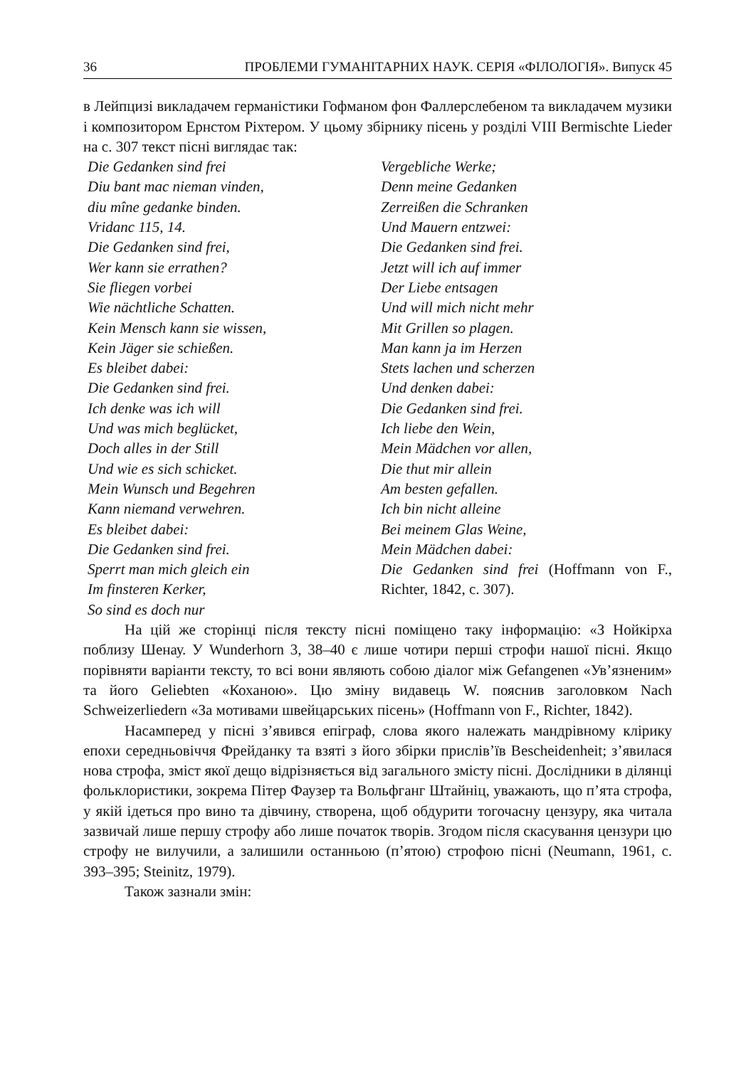36 ПРОБЛЕМИ ГУМАНІТАРНИХ НАУК. СЕРІЯ «ФІЛОЛОГІЯ». Випуск 45
в Лейпцизі викладачем германістики Гофманом фон Фаллерслебеном та викладачем музики і композитором Ернстом Ріхтером. У цьому збірнику пісень у розділі VIII Bermischte Lieder на с. 307 текст пісні виглядає так:
Die Gedanken sind frei
Diu bant mac nieman vinden,
diu mîne gedanke binden.
Vridanc 115, 14.
Die Gedanken sind frei,
Wer kann sie errathen?
Sie fliegen vorbei
Wie nächtliche Schatten.
Kein Mensch kann sie wissen,
Kein Jäger sie schießen.
Es bleibet dabei:
Die Gedanken sind frei.
Ich denke was ich will
Und was mich beglücket,
Doch alles in der Still
Und wie es sich schicket.
Mein Wunsch und Begehren
Kann niemand verwehren.
Es bleibet dabei:
Die Gedanken sind frei.
Sperrt man mich gleich ein
Im finsteren Kerker,
So sind es doch nur
Vergebliche Werke;
Denn meine Gedanken
Zerreißen die Schranken
Und Mauern entzwei:
Die Gedanken sind frei.
Jetzt will ich auf immer
Der Liebe entsagen
Und will mich nicht mehr
Mit Grillen so plagen.
Man kann ja im Herzen
Stets lachen und scherzen
Und denken dabei:
Die Gedanken sind frei.
Ich liebe den Wein,
Mein Mädchen vor allen,
Die thut mir allein
Am besten gefallen.
Ich bin nicht alleine
Bei meinem Glas Weine,
Mein Mädchen dabei:
Die Gedanken sind frei (Hoffmann von F., Richter, 1842, с. 307).
На цій же сторінці після тексту пісні поміщено таку інформацію: «З Нойкірха поблизу Шенау. У Wunderhorn 3, 38–40 є лише чотири перші строфи нашої пісні. Якщо порівняти варіанти тексту, то всі вони являють собою діалог між Gefangenen «Ув’язненим» та його Geliebten «Коханою». Цю зміну видавець W. пояснив заголовком Nach Schweizerliedern «За мотивами швейцарських пісень» (Hoffmann von F., Richter, 1842).
Насамперед у пісні з’явився епіграф, слова якого належать мандрівному клірику епохи середньовіччя Фрейданку та взяті з його збірки прислів’їв Bescheidenheit; з’явилася нова строфа, зміст якої дещо відрізняється від загального змісту пісні. Дослідники в ділянці фольклористики, зокрема Пітер Фаузер та Вольфганг Штайніц, уважають, що п’ята строфа, у якій ідеться про вино та дівчину, створена, щоб обдурити тогочасну цензуру, яка читала зазвичай лише першу строфу або лише початок творів. Згодом після скасування цензури цю строфу не вилучили, а залишили останньою (п’ятою) строфою пісні (Neumann, 1961, с. 393–395; Steinitz, 1979).
Також зазнали змін: